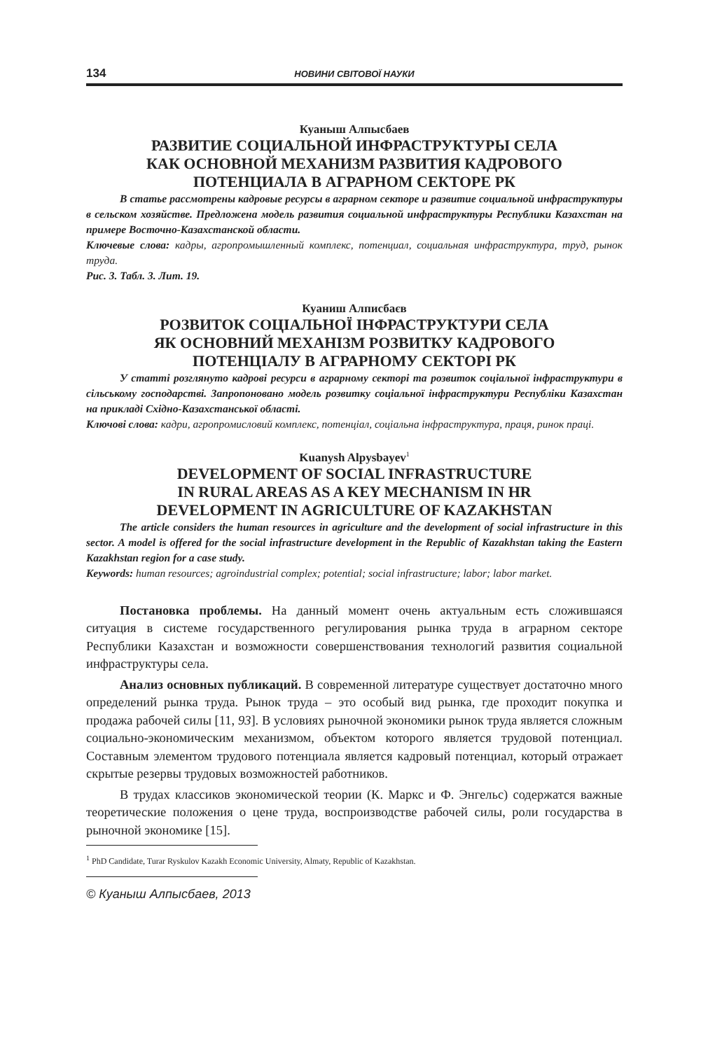134 НОВИНИ СВІТОВОЇ НАУКИ
Куаныш Алпысбаев
РАЗВИТИЕ СОЦИАЛЬНОЙ ИНФРАСТРУКТУРЫ СЕЛА
КАК ОСНОВНОЙ МЕХАНИЗМ РАЗВИТИЯ КАДРОВОГО
ПОТЕНЦИАЛА В АГРАРНОМ СЕКТОРЕ РК
В статье рассмотрены кадровые ресурсы в аграрном секторе и развитие социальной инфраструктуры в сельском хозяйстве. Предложена модель развития социальной инфраструктуры Республики Казахстан на примере Восточно-Казахстанской области.
Ключевые слова: кадры, агропромышленный комплекс, потенциал, социальная инфраструктура, труд, рынок труда.
Рис. 3. Табл. 3. Лит. 19.
Куаниш Алписбаєв
РОЗВИТОК СОЦІАЛЬНОЇ ІНФРАСТРУКТУРИ СЕЛА
ЯК ОСНОВНИЙ МЕХАНІЗМ РОЗВИТКУ КАДРОВОГО
ПОТЕНЦІАЛУ В АГРАРНОМУ СЕКТОРІ РК
У статті розглянуто кадрові ресурси в аграрному секторі та розвиток соціальної інфраструктури в сільському господарстві. Запропоновано модель розвитку соціальної інфраструктури Республіки Казахстан на прикладі Східно-Казахстанської області.
Ключові слова: кадри, агропромисловий комплекс, потенціал, соціальна інфраструктура, праця, ринок праці.
Kuanysh Alpysbayev<sup>1</sup>
DEVELOPMENT OF SOCIAL INFRASTRUCTURE
IN RURAL AREAS AS A KEY MECHANISM IN HR
DEVELOPMENT IN AGRICULTURE OF KAZAKHSTAN
The article considers the human resources in agriculture and the development of social infrastructure in this sector. A model is offered for the social infrastructure development in the Republic of Kazakhstan taking the Eastern Kazakhstan region for a case study.
Keywords: human resources; agroindustrial complex; potential; social infrastructure; labor; labor market.
Постановка проблемы. На данный момент очень актуальным есть сложившаяся ситуация в системе государственного регулирования рынка труда в аграрном секторе Республики Казахстан и возможности совершенствования технологий развития социальной инфраструктуры села.
Анализ основных публикаций. В современной литературе существует достаточно много определений рынка труда. Рынок труда – это особый вид рынка, где проходит покупка и продажа рабочей силы [11, 93]. В условиях рыночной экономики рынок труда является сложным социально-экономическим механизмом, объектом которого является трудовой потенциал. Составным элементом трудового потенциала является кадровый потенциал, который отражает скрытые резервы трудовых возможностей работников.
В трудах классиков экономической теории (К. Маркс и Ф. Энгельс) содержатся важные теоретические положения о цене труда, воспроизводстве рабочей силы, роли государства в рыночной экономике [15].
<sup>1</sup> PhD Candidate, Turar Ryskulov Kazakh Economic University, Almaty, Republic of Kazakhstan.
© Куаныш Алпысбаев, 2013